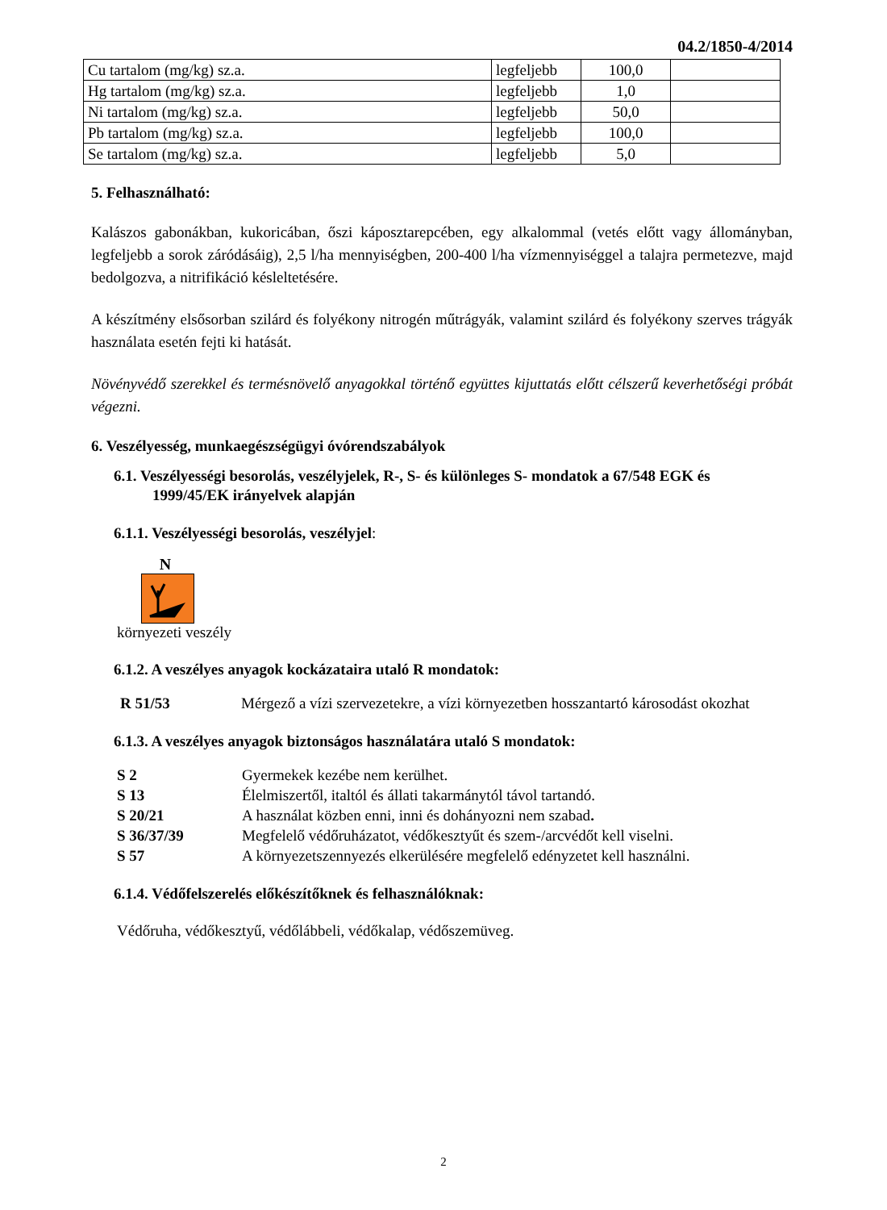04.2/1850-4/2014
| Cu tartalom (mg/kg) sz.a. | legfeljebb | 100,0 | |
| Hg tartalom (mg/kg) sz.a. | legfeljebb | 1,0 | |
| Ni tartalom (mg/kg) sz.a. | legfeljebb | 50,0 | |
| Pb tartalom (mg/kg) sz.a. | legfeljebb | 100,0 | |
| Se tartalom (mg/kg) sz.a. | legfeljebb | 5,0 | |
5. Felhasználható:
Kalászos gabonákban, kukoricában, őszi káposztarepcében, egy alkalommal (vetés előtt vagy állományban, legfeljebb a sorok záródásáig), 2,5 l/ha mennyiségben, 200-400 l/ha vízmennyiséggel a talajra permetezve, majd bedolgozva, a nitrifikáció késleltetésére.
A készítmény elsősorban szilárd és folyékony nitrogén műtrágyák, valamint szilárd és folyékony szerves trágyák használata esetén fejti ki hatását.
Növényvédő szerekkel és termésnövelő anyagokkal történő együttes kijuttatás előtt célszerű keverhetőségi próbát végezni.
6. Veszélyesség, munkaegészségügyi óvórendszabályok
6.1. Veszélyességi besorolás, veszélyjelek, R-, S- és különleges S- mondatok a 67/548 EGK és
1999/45/EK irányelvek alapján
6.1.1. Veszélyességi besorolás, veszélyjel:
N
környezeti veszély
6.1.2. A veszélyes anyagok kockázataira utaló R mondatok:
R 51/53 Mérgező a vízi szervezetekre, a vízi környezetben hosszantartó károsodást okozhat
6.1.3. A veszélyes anyagok biztonságos használatára utaló S mondatok:
S 2 Gyermekek kezébe nem kerülhet.
S 13 Élelmiszertől, italtól és állati takarmánytól távol tartandó.
S 20/21 A használat közben enni, inni és dohányozni nem szabad.
S 36/37/39 Megfelelő védőruházatot, védőkesztyűt és szem-/arcvédőt kell viselni.
S 57 A környezetszennyezés elkerülésére megfelelő edényzetet kell használni.
6.1.4. Védőfelszerelés előkészítőknek és felhasználóknak:
Védőruha, védőkesztyű, védőlábbeli, védőkalap, védőszemüveg.
2